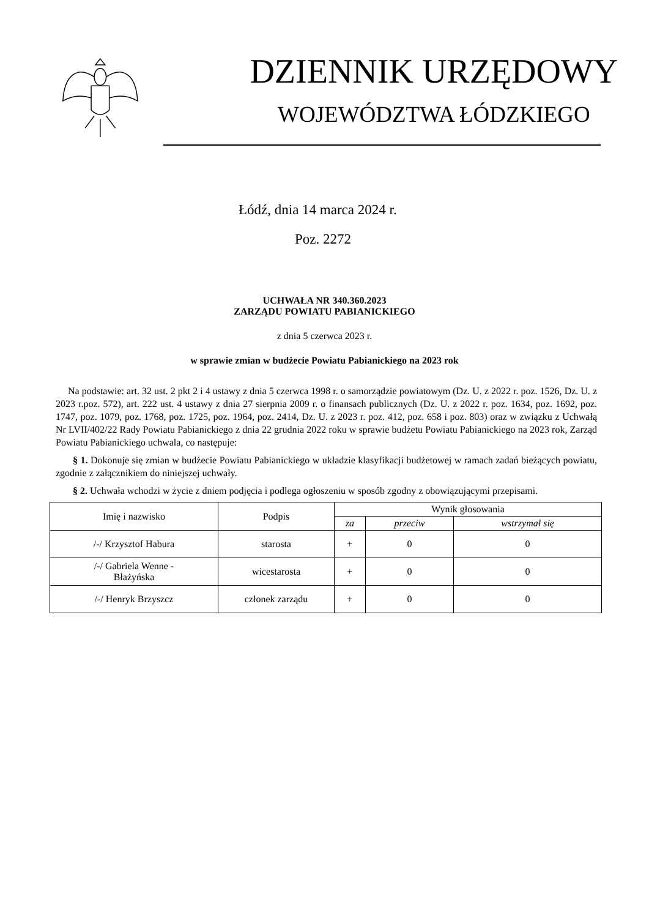DZIENNIK URZĘDOWY
WOJEWÓDZTWA ŁÓDZKIEGO
Łódź, dnia 14 marca 2024 r.
Poz. 2272
UCHWAŁA NR 340.360.2023
ZARZĄDU POWIATU PABIANICKIEGO
z dnia 5 czerwca 2023 r.
w sprawie zmian w budżecie Powiatu Pabianickiego na 2023 rok
Na podstawie: art. 32 ust. 2 pkt 2 i 4 ustawy z dnia 5 czerwca 1998 r. o samorządzie powiatowym (Dz. U. z 2022 r. poz. 1526, Dz. U. z 2023 r.poz. 572), art. 222 ust. 4 ustawy z dnia 27 sierpnia 2009 r. o finansach publicznych (Dz. U. z 2022 r. poz. 1634, poz. 1692, poz. 1747, poz. 1079, poz. 1768, poz. 1725, poz. 1964, poz. 2414, Dz. U. z 2023 r. poz. 412, poz. 658 i poz. 803) oraz w związku z Uchwałą Nr LVII/402/22 Rady Powiatu Pabianickiego z dnia 22 grudnia 2022 roku w sprawie budżetu Powiatu Pabianickiego na 2023 rok, Zarząd Powiatu Pabianickiego uchwala, co następuje:
§ 1. Dokonuje się zmian w budżecie Powiatu Pabianickiego w układzie klasyfikacji budżetowej w ramach zadań bieżących powiatu, zgodnie z załącznikiem do niniejszej uchwały.
§ 2. Uchwała wchodzi w życie z dniem podjęcia i podlega ogłoszeniu w sposób zgodny z obowiązującymi przepisami.
| Imię i nazwisko | Podpis | Wynik głosowania | | |
| --- | --- | --- | --- | --- |
| | | za | przeciw | wstrzymał się |
| /-/ Krzysztof Habura | starosta | + | 0 | 0 |
| /-/ Gabriela Wenne - Błażyńska | wicestarosta | + | 0 | 0 |
| /-/ Henryk Brzyszcz | członek zarządu | + | 0 | 0 |